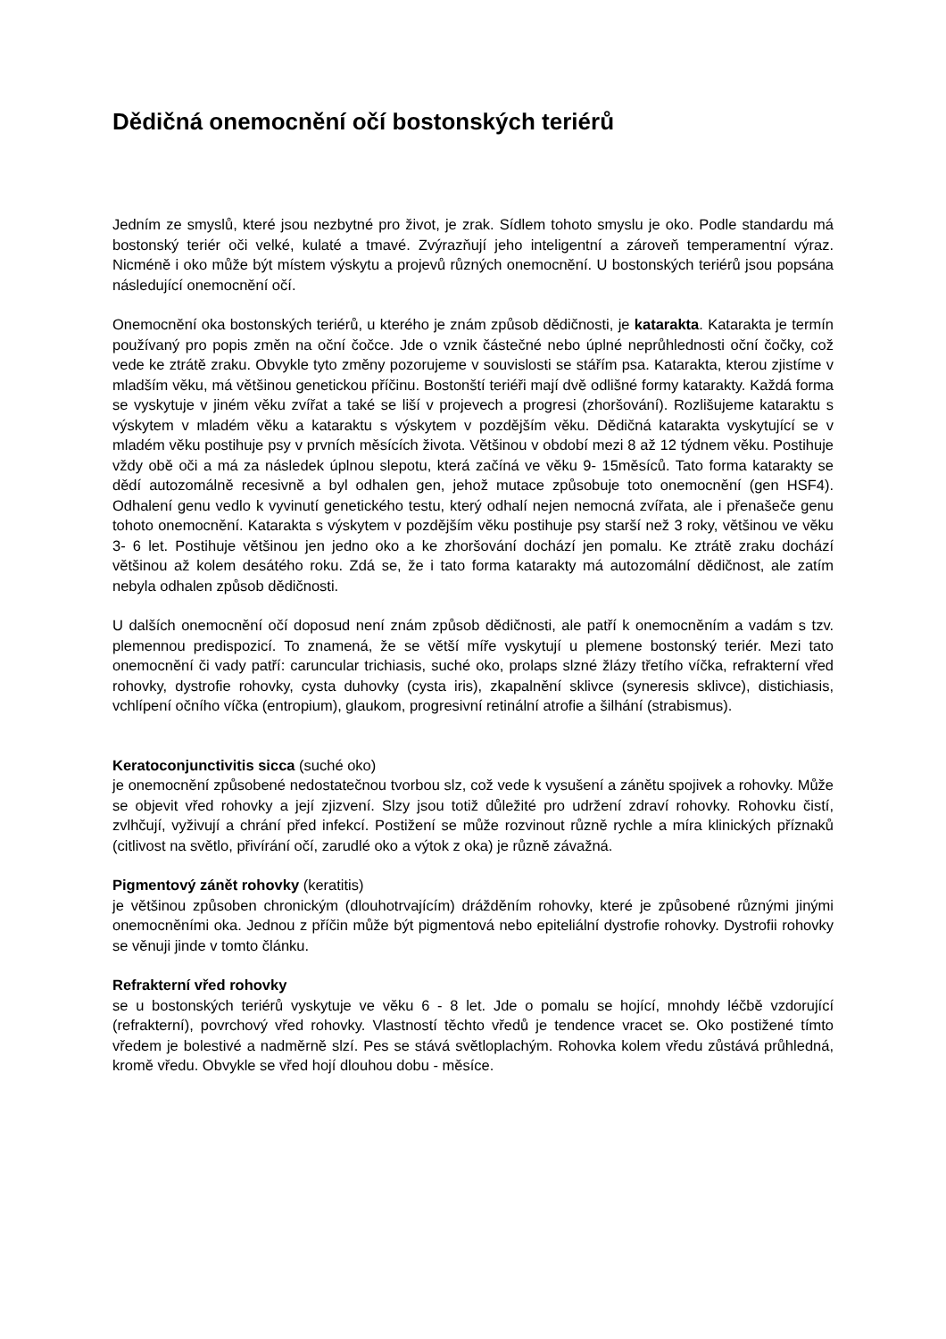Dědičná onemocnění očí bostonských teriérů
Jedním ze smyslů, které jsou nezbytné pro život, je zrak. Sídlem tohoto smyslu je oko. Podle standardu má bostonský teriér oči velké, kulaté a tmavé. Zvýrazňují jeho inteligentní a zároveň temperamentní výraz. Nicméně i oko může být místem výskytu a projevů různých onemocnění. U bostonských teriérů jsou popsána následující onemocnění očí.
Onemocnění oka bostonských teriérů, u kterého je znám způsob dědičnosti, je katarakta. Katarakta je termín používaný pro popis změn na oční čočce. Jde o vznik částečné nebo úplné neprůhlednosti oční čočky, což vede ke ztrátě zraku. Obvykle tyto změny pozorujeme v souvislosti se stářím psa. Katarakta, kterou zjistíme v mladším věku, má většinou genetickou příčinu. Bostonští teriéři mají dvě odlišné formy katarakty. Každá forma se vyskytuje v jiném věku zvířat a také se liší v projevech a progresi (zhoršování). Rozlišujeme kataraktu s výskytem v mladém věku a kataraktu s výskytem v pozdějším věku. Dědičná katarakta vyskytující se v mladém věku postihuje psy v prvních měsících života. Většinou v období mezi 8 až 12 týdnem věku. Postihuje vždy obě oči a má za následek úplnou slepotu, která začíná ve věku 9- 15měsíců. Tato forma katarakty se dědí autozomálně recesivně a byl odhalen gen, jehož mutace způsobuje toto onemocnění (gen HSF4). Odhalení genu vedlo k vyvinutí genetického testu, který odhalí nejen nemocná zvířata, ale i přenašeče genu tohoto onemocnění. Katarakta s výskytem v pozdějším věku postihuje psy starší než 3 roky, většinou ve věku 3- 6 let. Postihuje většinou jen jedno oko a ke zhoršování dochází jen pomalu. Ke ztrátě zraku dochází většinou až kolem desátého roku. Zdá se, že i tato forma katarakty má autozomální dědičnost, ale zatím nebyla odhalen způsob dědičnosti.
U dalších onemocnění očí doposud není znám způsob dědičnosti, ale patří k onemocněním a vadám s tzv. plemennou predispozicí. To znamená, že se větší míře vyskytují u plemene bostonský teriér. Mezi tato onemocnění či vady patří: caruncular trichiasis, suché oko, prolaps slzné žlázy třetího víčka, refrakterní vřed rohovky, dystrofie rohovky, cysta duhovky (cysta iris), zkapalnění sklivce (syneresis sklivce), distichiasis, vchlípení očního víčka (entropium), glaukom, progresivní retinální atrofie a šilhání (strabismus).
Keratoconjunctivitis sicca (suché oko)
je onemocnění způsobené nedostatečnou tvorbou slz, což vede k vysušení a zánětu spojivek a rohovky. Může se objevit vřed rohovky a její zjizvení. Slzy jsou totiž důležité pro udržení zdraví rohovky. Rohovku čistí, zvlhčují, vyživují a chrání před infekcí. Postižení se může rozvinout různě rychle a míra klinických příznaků (citlivost na světlo, přivírání očí, zarudlé oko a výtok z oka) je různě závažná.
Pigmentový zánět rohovky (keratitis)
je většinou způsoben chronickým (dlouhotrvajícím) drážděním rohovky, které je způsobené různými jinými onemocněními oka. Jednou z příčin může být pigmentová nebo epiteliální dystrofie rohovky. Dystrofii rohovky se věnuji jinde v tomto článku.
Refrakterní vřed rohovky
se u bostonských teriérů vyskytuje ve věku 6 - 8 let. Jde o pomalu se hojící, mnohdy léčbě vzdorující (refrakterní), povrchový vřed rohovky. Vlastností těchto vředů je tendence vracet se. Oko postižené tímto vředem je bolestivé a nadměrně slzí. Pes se stává světloplachým. Rohovka kolem vředu zůstává průhledná, kromě vředu. Obvykle se vřed hojí dlouhou dobu - měsíce.